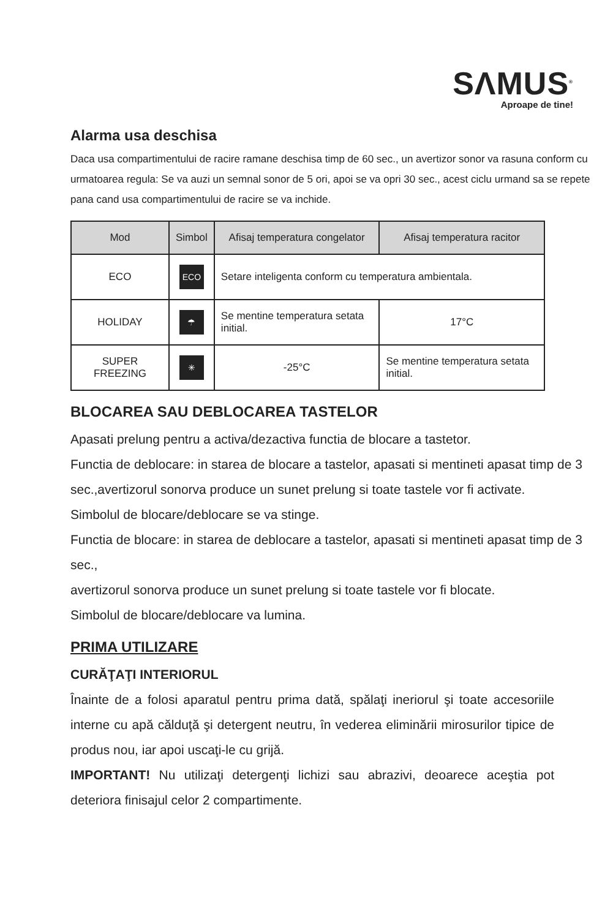SΛMUS<sup>®</sup>
Aproape de tine!
Alarma usa deschisa
Daca usa compartimentului de racire ramane deschisa timp de 60 sec., un avertizor sonor va rasuna conform cu urmatoarea regula: Se va auzi un semnal sonor de 5 ori, apoi se va opri 30 sec., acest ciclu urmand sa se repete pana cand usa compartimentului de racire se va inchide.
| Mod | Simbol | Afisaj temperatura congelator | Afisaj temperatura racitor |
| --- | --- | --- | --- |
| ECO | ECO | Setare inteligenta conform cu temperatura ambientala. | |
| HOLIDAY | ☂ | Se mentine temperatura setata initial. | 17°C |
| SUPER FREEZING | ✳ | -25°C | Se mentine temperatura setata initial. |
BLOCAREA SAU DEBLOCAREA TASTELOR
Apasati prelung pentru a activa/dezactiva functia de blocare a tastetor.
Functia de deblocare: in starea de blocare a tastelor, apasati si mentineti apasat timp de 3 sec.,avertizorul sonorva produce un sunet prelung si toate tastele vor fi activate.
Simbolul de blocare/deblocare se va stinge.
Functia de blocare: in starea de deblocare a tastelor, apasati si mentineti apasat timp de 3 sec.,
avertizorul sonorva produce un sunet prelung si toate tastele vor fi blocate.
Simbolul de blocare/deblocare va lumina.
PRIMA UTILIZARE
CURĂŢAŢI INTERIORUL
Înainte de a folosi aparatul pentru prima dată, spălaţi ineriorul şi toate accesoriile interne cu apă călduţă şi detergent neutru, în vederea eliminării mirosurilor tipice de produs nou, iar apoi uscaţi-le cu grijă.
IMPORTANT! Nu utilizaţi detergenţi lichizi sau abrazivi, deoarece aceştia pot deteriora finisajul celor 2 compartimente.